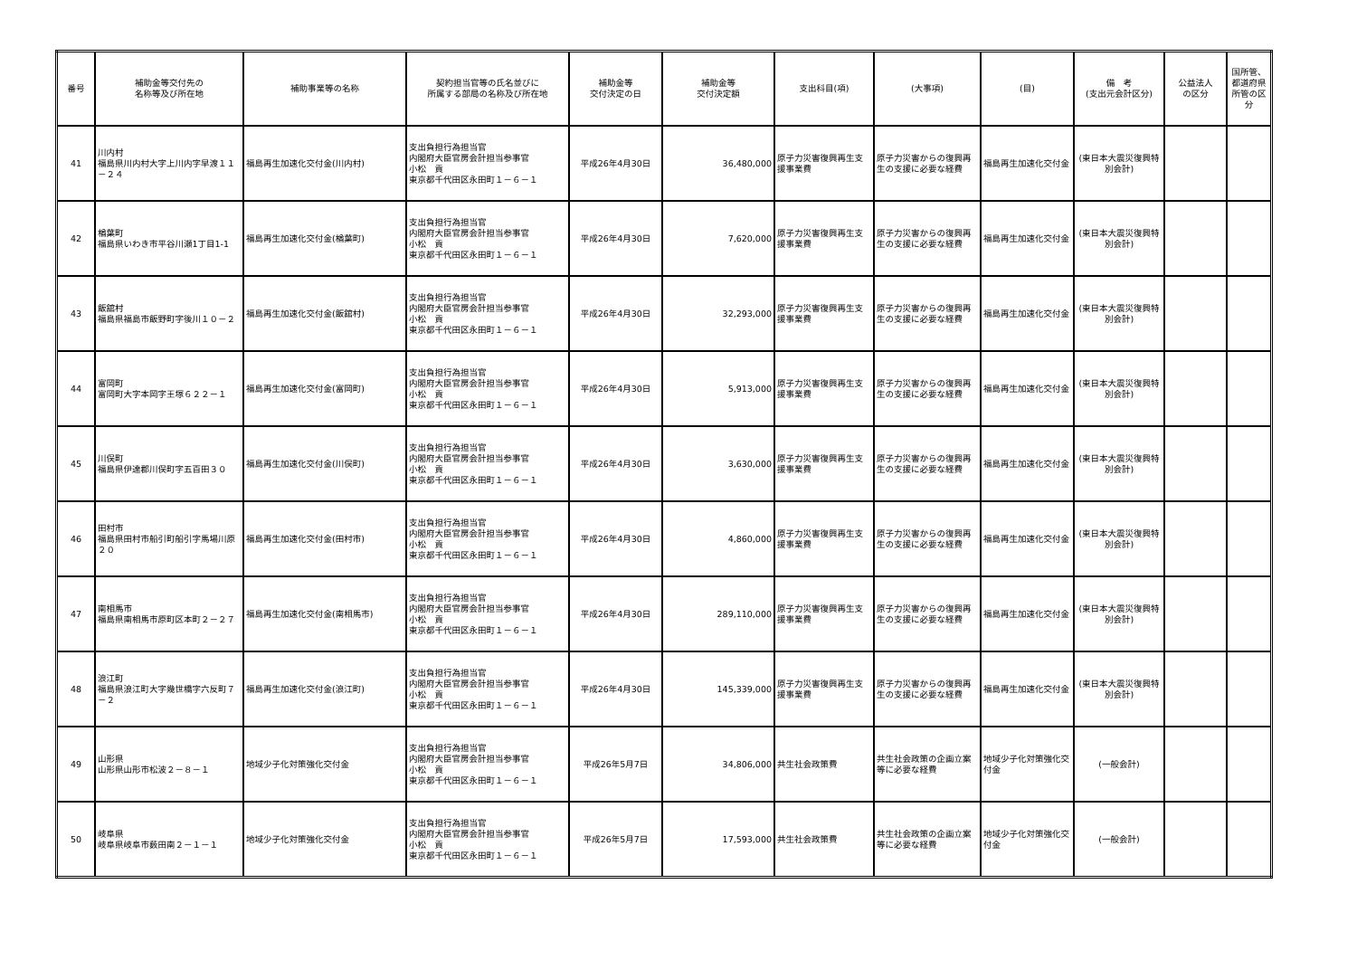| 番号 | 補助金等交付先の 名称等及び所在地 | 補助事業等の名称 | 契約担当官等の氏名並びに 所属する部局の名称及び所在地 | 補助金等 交付決定の日 | 補助金等 交付決定額 | 支出科目(項) | (大事項) | (目) | 備 考 (支出元会計区分) | 公益法人 の区分 | 国所管、 都道府県 所管の区分 |
| --- | --- | --- | --- | --- | --- | --- | --- | --- | --- | --- | --- |
| 41 | 川内村 福島県川内村大字上川内字早渡１１－２４ | 福島再生加速化交付金(川内村) | 支出負担行為担当官 内閣府大臣官房会計担当参事官 小松 貢 東京都千代田区永田町１－６－１ | 平成26年4月30日 | 36,480,000 | 原子力災害復興再生支援事業費 | 原子力災害からの復興再生の支援に必要な経費 | 福島再生加速化交付金 | (東日本大震災復興特別会計) | | |
| 42 | 楢葉町 福島県いわき市平谷川瀬1丁目1-1 | 福島再生加速化交付金(楢葉町) | 支出負担行為担当官 内閣府大臣官房会計担当参事官 小松 貢 東京都千代田区永田町１－６－１ | 平成26年4月30日 | 7,620,000 | 原子力災害復興再生支援事業費 | 原子力災害からの復興再生の支援に必要な経費 | 福島再生加速化交付金 | (東日本大震災復興特別会計) | | |
| 43 | 飯舘村 福島県福島市飯野町字後川１０－２ | 福島再生加速化交付金(飯舘村) | 支出負担行為担当官 内閣府大臣官房会計担当参事官 小松 貢 東京都千代田区永田町１－６－１ | 平成26年4月30日 | 32,293,000 | 原子力災害復興再生支援事業費 | 原子力災害からの復興再生の支援に必要な経費 | 福島再生加速化交付金 | (東日本大震災復興特別会計) | | |
| 44 | 富岡町 富岡町大字本岡字王塚６２２－１ | 福島再生加速化交付金(富岡町) | 支出負担行為担当官 内閣府大臣官房会計担当参事官 小松 貢 東京都千代田区永田町１－６－１ | 平成26年4月30日 | 5,913,000 | 原子力災害復興再生支援事業費 | 原子力災害からの復興再生の支援に必要な経費 | 福島再生加速化交付金 | (東日本大震災復興特別会計) | | |
| 45 | 川俣町 福島県伊達郡川俣町字五百田３０ | 福島再生加速化交付金(川俣町) | 支出負担行為担当官 内閣府大臣官房会計担当参事官 小松 貢 東京都千代田区永田町１－６－１ | 平成26年4月30日 | 3,630,000 | 原子力災害復興再生支援事業費 | 原子力災害からの復興再生の支援に必要な経費 | 福島再生加速化交付金 | (東日本大震災復興特別会計) | | |
| 46 | 田村市 福島県田村市船引町船引字馬場川原２０ | 福島再生加速化交付金(田村市) | 支出負担行為担当官 内閣府大臣官房会計担当参事官 小松 貢 東京都千代田区永田町１－６－１ | 平成26年4月30日 | 4,860,000 | 原子力災害復興再生支援事業費 | 原子力災害からの復興再生の支援に必要な経費 | 福島再生加速化交付金 | (東日本大震災復興特別会計) | | |
| 47 | 南相馬市 福島県南相馬市原町区本町２－２７ | 福島再生加速化交付金(南相馬市) | 支出負担行為担当官 内閣府大臣官房会計担当参事官 小松 貢 東京都千代田区永田町１－６－１ | 平成26年4月30日 | 289,110,000 | 原子力災害復興再生支援事業費 | 原子力災害からの復興再生の支援に必要な経費 | 福島再生加速化交付金 | (東日本大震災復興特別会計) | | |
| 48 | 浪江町 福島県浪江町大字幾世橋字六反町７－２ | 福島再生加速化交付金(浪江町) | 支出負担行為担当官 内閣府大臣官房会計担当参事官 小松 貢 東京都千代田区永田町１－６－１ | 平成26年4月30日 | 145,339,000 | 原子力災害復興再生支援事業費 | 原子力災害からの復興再生の支援に必要な経費 | 福島再生加速化交付金 | (東日本大震災復興特別会計) | | |
| 49 | 山形県 山形県山形市松波２－８－１ | 地域少子化対策強化交付金 | 支出負担行為担当官 内閣府大臣官房会計担当参事官 小松 貢 東京都千代田区永田町１－６－１ | 平成26年5月7日 | 34,806,000 | 共生社会政策費 | 共生社会政策の企画立案等に必要な経費 | 地域少子化対策強化交付金 | (一般会計) | | |
| 50 | 岐阜県 岐阜県岐阜市薮田南２－１－１ | 地域少子化対策強化交付金 | 支出負担行為担当官 内閣府大臣官房会計担当参事官 小松 貢 東京都千代田区永田町１－６－１ | 平成26年5月7日 | 17,593,000 | 共生社会政策費 | 共生社会政策の企画立案等に必要な経費 | 地域少子化対策強化交付金 | (一般会計) | | |